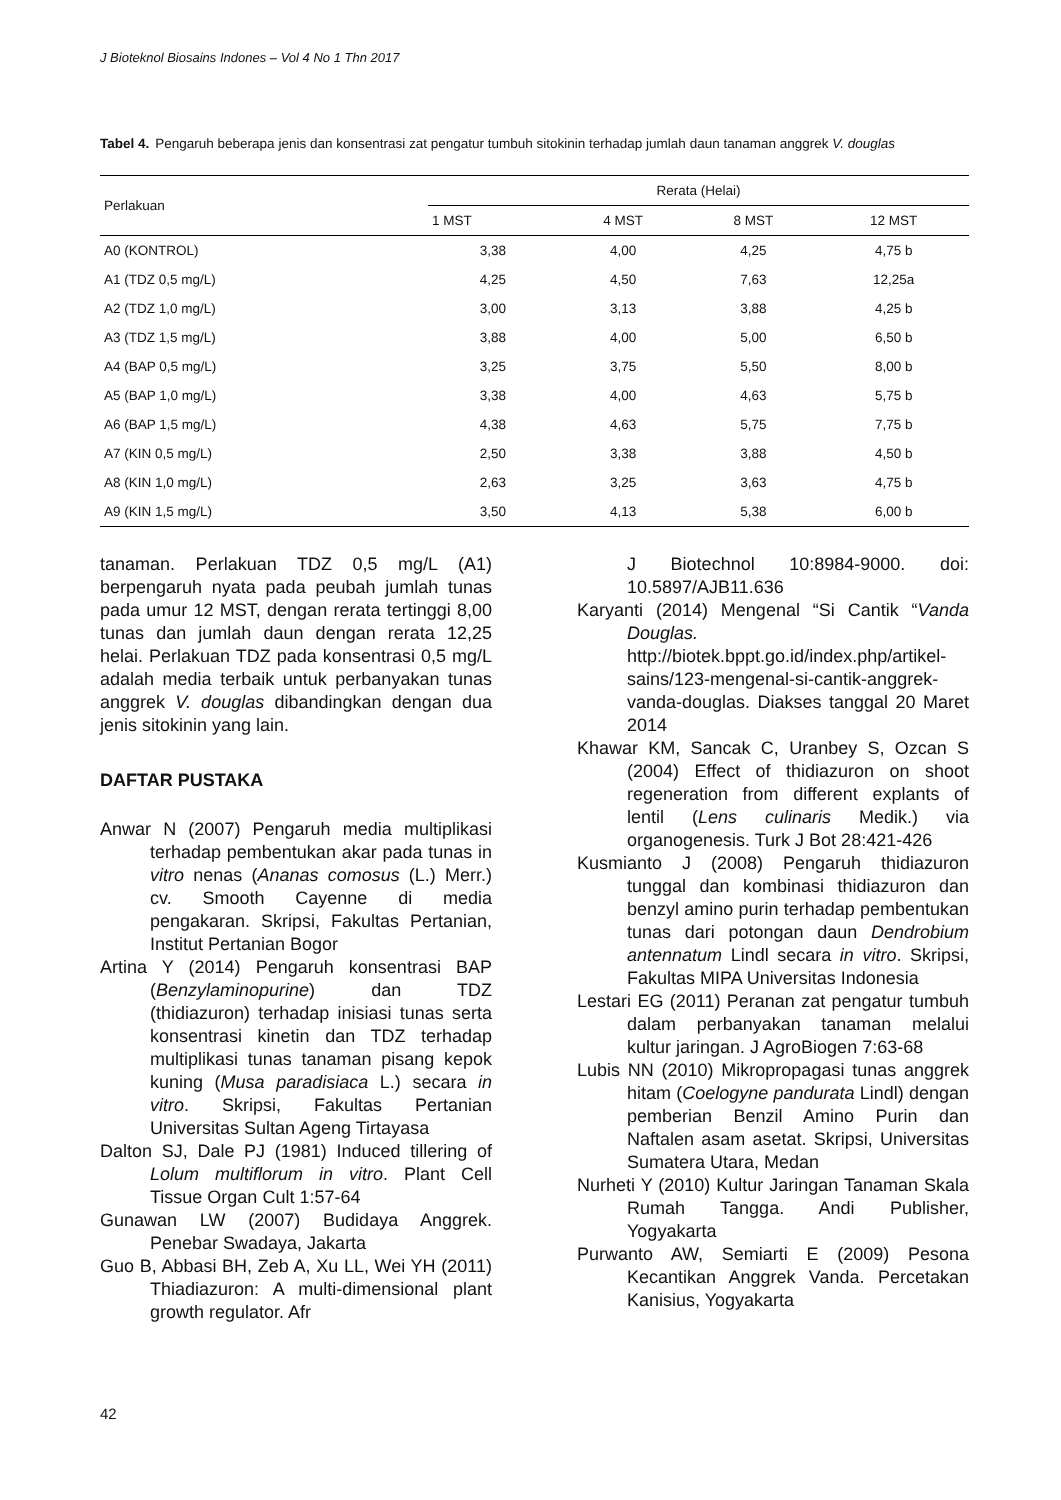J Bioteknol Biosains Indones – Vol 4 No 1 Thn 2017
Tabel 4. Pengaruh beberapa jenis dan konsentrasi zat pengatur tumbuh sitokinin terhadap jumlah daun tanaman anggrek V. douglas
| Perlakuan | Rerata (Helai) | | | |
| --- | --- | --- | --- | --- |
| | 1 MST | 4 MST | 8 MST | 12 MST |
| A0 (KONTROL) | 3,38 | 4,00 | 4,25 | 4,75 b |
| A1 (TDZ 0,5 mg/L) | 4,25 | 4,50 | 7,63 | 12,25a |
| A2 (TDZ 1,0 mg/L) | 3,00 | 3,13 | 3,88 | 4,25 b |
| A3 (TDZ 1,5 mg/L) | 3,88 | 4,00 | 5,00 | 6,50 b |
| A4 (BAP 0,5 mg/L) | 3,25 | 3,75 | 5,50 | 8,00 b |
| A5 (BAP 1,0 mg/L) | 3,38 | 4,00 | 4,63 | 5,75 b |
| A6 (BAP 1,5 mg/L) | 4,38 | 4,63 | 5,75 | 7,75 b |
| A7 (KIN 0,5 mg/L) | 2,50 | 3,38 | 3,88 | 4,50 b |
| A8 (KIN 1,0 mg/L) | 2,63 | 3,25 | 3,63 | 4,75 b |
| A9 (KIN 1,5 mg/L) | 3,50 | 4,13 | 5,38 | 6,00 b |
tanaman. Perlakuan TDZ 0,5 mg/L (A1) berpengaruh nyata pada peubah jumlah tunas pada umur 12 MST, dengan rerata tertinggi 8,00 tunas dan jumlah daun dengan rerata 12,25 helai. Perlakuan TDZ pada konsentrasi 0,5 mg/L adalah media terbaik untuk perbanyakan tunas anggrek V. douglas dibandingkan dengan dua jenis sitokinin yang lain.
DAFTAR PUSTAKA
Anwar N (2007) Pengaruh media multiplikasi terhadap pembentukan akar pada tunas in vitro nenas (Ananas comosus (L.) Merr.) cv. Smooth Cayenne di media pengakaran. Skripsi, Fakultas Pertanian, Institut Pertanian Bogor
Artina Y (2014) Pengaruh konsentrasi BAP (Benzylaminopurine) dan TDZ (thidiazuron) terhadap inisiasi tunas serta konsentrasi kinetin dan TDZ terhadap multiplikasi tunas tanaman pisang kepok kuning (Musa paradisiaca L.) secara in vitro. Skripsi, Fakultas Pertanian Universitas Sultan Ageng Tirtayasa
Dalton SJ, Dale PJ (1981) Induced tillering of Lolum multiflorum in vitro. Plant Cell Tissue Organ Cult 1:57-64
Gunawan LW (2007) Budidaya Anggrek. Penebar Swadaya, Jakarta
Guo B, Abbasi BH, Zeb A, Xu LL, Wei YH (2011) Thiadiazuron: A multi-dimensional plant growth regulator. Afr
J Biotechnol 10:8984-9000. doi: 10.5897/AJB11.636
Karyanti (2014) Mengenal “Si Cantik “Vanda Douglas. http://biotek.bppt.go.id/index.php/artikel-sains/123-mengenal-si-cantik-anggrek-vanda-douglas. Diakses tanggal 20 Maret 2014
Khawar KM, Sancak C, Uranbey S, Ozcan S (2004) Effect of thidiazuron on shoot regeneration from different explants of lentil (Lens culinaris Medik.) via organogenesis. Turk J Bot 28:421-426
Kusmianto J (2008) Pengaruh thidiazuron tunggal dan kombinasi thidiazuron dan benzyl amino purin terhadap pembentukan tunas dari potongan daun Dendrobium antennatum Lindl secara in vitro. Skripsi, Fakultas MIPA Universitas Indonesia
Lestari EG (2011) Peranan zat pengatur tumbuh dalam perbanyakan tanaman melalui kultur jaringan. J AgroBiogen 7:63-68
Lubis NN (2010) Mikropropagasi tunas anggrek hitam (Coelogyne pandurata Lindl) dengan pemberian Benzil Amino Purin dan Naftalen asam asetat. Skripsi, Universitas Sumatera Utara, Medan
Nurheti Y (2010) Kultur Jaringan Tanaman Skala Rumah Tangga. Andi Publisher, Yogyakarta
Purwanto AW, Semiarti E (2009) Pesona Kecantikan Anggrek Vanda. Percetakan Kanisius, Yogyakarta
42